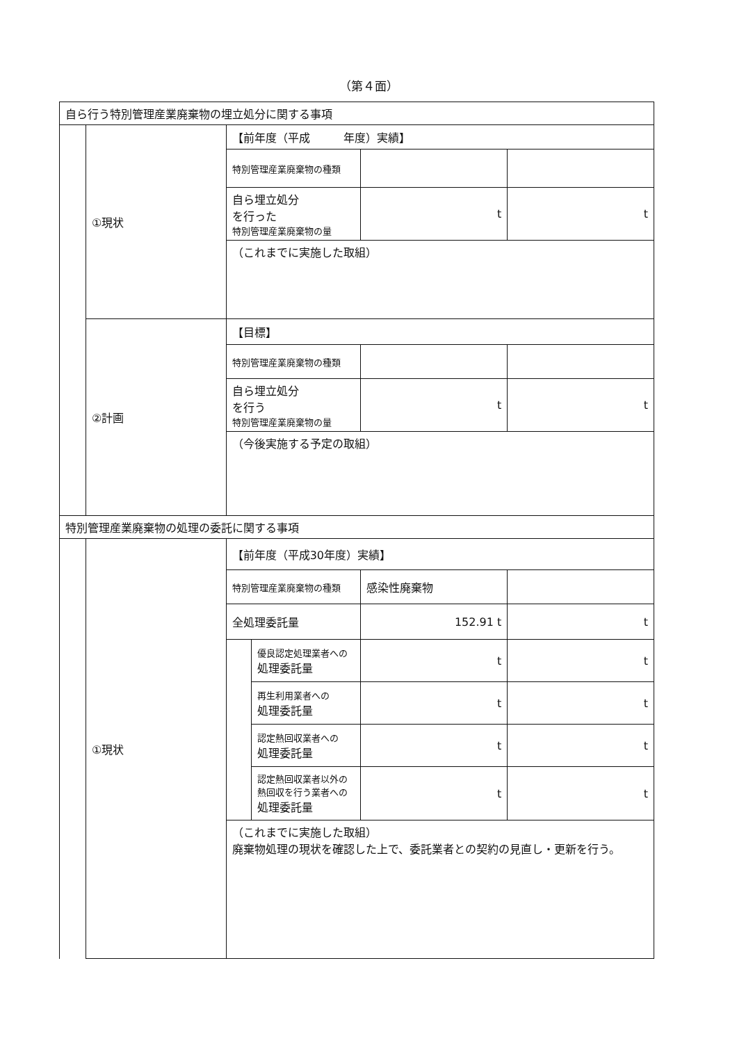（第４面）
| 自ら行う特別管理産業廃棄物の埋立処分に関する事項 | | | | | |
| | ①現状 | 【前年度（平成 年度）実績】 | | | |
| | | 特別管理産業廃棄物の種類 | | | |
| | | 自ら埋立処分 を行った 特別管理産業廃棄物の量 | | t | t |
| | | （これまでに実施した取組） | | | |
| | ②計画 | 【目標】 | | | |
| | | 特別管理産業廃棄物の種類 | | | |
| | | 自ら埋立処分 を行う 特別管理産業廃棄物の量 | | t | t |
| | | （今後実施する予定の取組） | | | |
| 特別管理産業廃棄物の処理の委託に関する事項 | | | | | |
| | ①現状 | 【前年度（平成30年度）実績】 | | | |
| | | 特別管理産業廃棄物の種類 | | 感染性廃棄物 | |
| | | 全処理委託量 | | 152.91 t | t |
| | | | 優良認定処理業者への 処理委託量 | t | t |
| | | | 再生利用業者への 処理委託量 | t | t |
| | | | 認定熱回収業者への 処理委託量 | t | t |
| | | | 認定熱回収業者以外の 熱回収を行う業者への 処理委託量 | t | t |
| | | （これまでに実施した取組） 廃棄物処理の現状を確認した上で、委託業者との契約の見直し・更新を行う。 | | | |